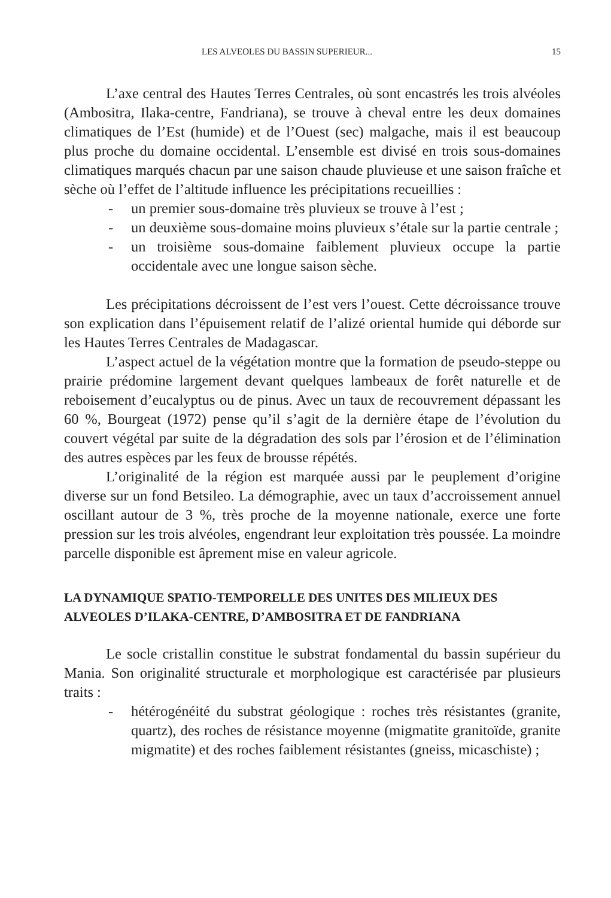LES ALVEOLES DU BASSIN SUPERIEUR... 15
L’axe central des Hautes Terres Centrales, où sont encastrés les trois alvéoles (Ambositra, Ilaka-centre, Fandriana), se trouve à cheval entre les deux domaines climatiques de l’Est (humide) et de l’Ouest (sec) malgache, mais il est beaucoup plus proche du domaine occidental. L’ensemble est divisé en trois sous-domaines climatiques marqués chacun par une saison chaude pluvieuse et une saison fraîche et sèche où l’effet de l’altitude influence les précipitations recueillies :
- un premier sous-domaine très pluvieux se trouve à l’est ;
- un deuxième sous-domaine moins pluvieux s’étale sur la partie centrale ;
- un troisième sous-domaine faiblement pluvieux occupe la partie occidentale avec une longue saison sèche.
Les précipitations décroissent de l’est vers l’ouest. Cette décroissance trouve son explication dans l’épuisement relatif de l’alizé oriental humide qui déborde sur les Hautes Terres Centrales de Madagascar.
L’aspect actuel de la végétation montre que la formation de pseudo-steppe ou prairie prédomine largement devant quelques lambeaux de forêt naturelle et de reboisement d’eucalyptus ou de pinus. Avec un taux de recouvrement dépassant les 60 %, Bourgeat (1972) pense qu’il s’agit de la dernière étape de l’évolution du couvert végétal par suite de la dégradation des sols par l’érosion et de l’élimination des autres espèces par les feux de brousse répétés.
L’originalité de la région est marquée aussi par le peuplement d’origine diverse sur un fond Betsileo. La démographie, avec un taux d’accroissement annuel oscillant autour de 3 %, très proche de la moyenne nationale, exerce une forte pression sur les trois alvéoles, engendrant leur exploitation très poussée. La moindre parcelle disponible est âprement mise en valeur agricole.
LA DYNAMIQUE SPATIO-TEMPORELLE DES UNITES DES MILIEUX DES ALVEOLES D’ILAKA-CENTRE, D’AMBOSITRA ET DE FANDRIANA
Le socle cristallin constitue le substrat fondamental du bassin supérieur du Mania. Son originalité structurale et morphologique est caractérisée par plusieurs traits :
- hétérogénéité du substrat géologique : roches très résistantes (granite, quartz), des roches de résistance moyenne (migmatite granitoïde, granite migmatite) et des roches faiblement résistantes (gneiss, micaschiste) ;